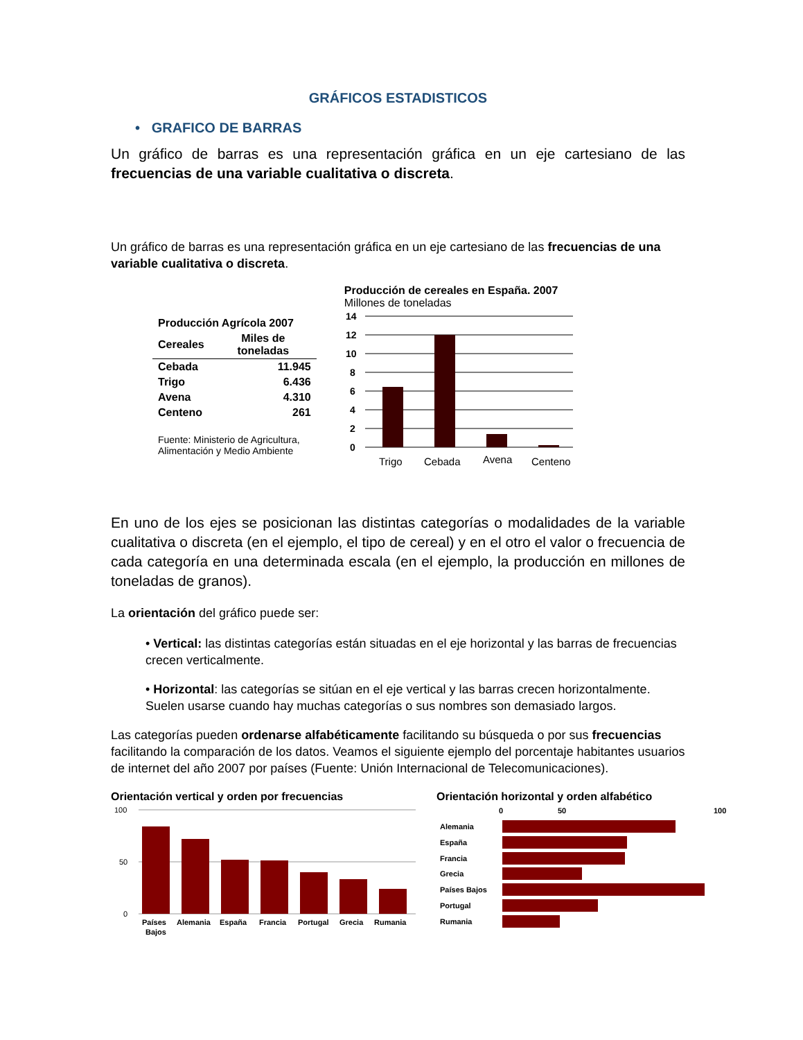GRÁFICOS ESTADISTICOS
• GRAFICO DE BARRAS
Un gráfico de barras es una representación gráfica en un eje cartesiano de las frecuencias de una variable cualitativa o discreta.
Un gráfico de barras es una representación gráfica en un eje cartesiano de las frecuencias de una variable cualitativa o discreta.
| Producción Agrícola 2007 | |
| --- | --- |
| Cereales | Miles de toneladas |
| Cebada | 11.945 |
| Trigo | 6.436 |
| Avena | 4.310 |
| Centeno | 261 |
Fuente: Ministerio de Agricultura,
Alimentación y Medio Ambiente
Producción de cereales en España. 2007
Millones de toneladas
14
12
10
8
6
4
2
0
Trigo
Cebada
Avena
Centeno
En uno de los ejes se posicionan las distintas categorías o modalidades de la variable cualitativa o discreta (en el ejemplo, el tipo de cereal) y en el otro el valor o frecuencia de cada categoría en una determinada escala (en el ejemplo, la producción en millones de toneladas de granos).
La orientación del gráfico puede ser:
• Vertical: las distintas categorías están situadas en el eje horizontal y las barras de frecuencias crecen verticalmente.
• Horizontal: las categorías se sitúan en el eje vertical y las barras crecen horizontalmente. Suelen usarse cuando hay muchas categorías o sus nombres son demasiado largos.
Las categorías pueden ordenarse alfabéticamente facilitando su búsqueda o por sus frecuencias facilitando la comparación de los datos. Veamos el siguiente ejemplo del porcentaje habitantes usuarios de internet del año 2007 por países (Fuente: Unión Internacional de Telecomunicaciones).
Orientación vertical y orden por frecuencias
100
50
0
Países
Bajos
Alemania
España
Francia
Portugal
Grecia
Rumania
Orientación horizontal y orden alfabético
0
50
100
Alemania
España
Francia
Grecia
Países Bajos
Portugal
Rumania